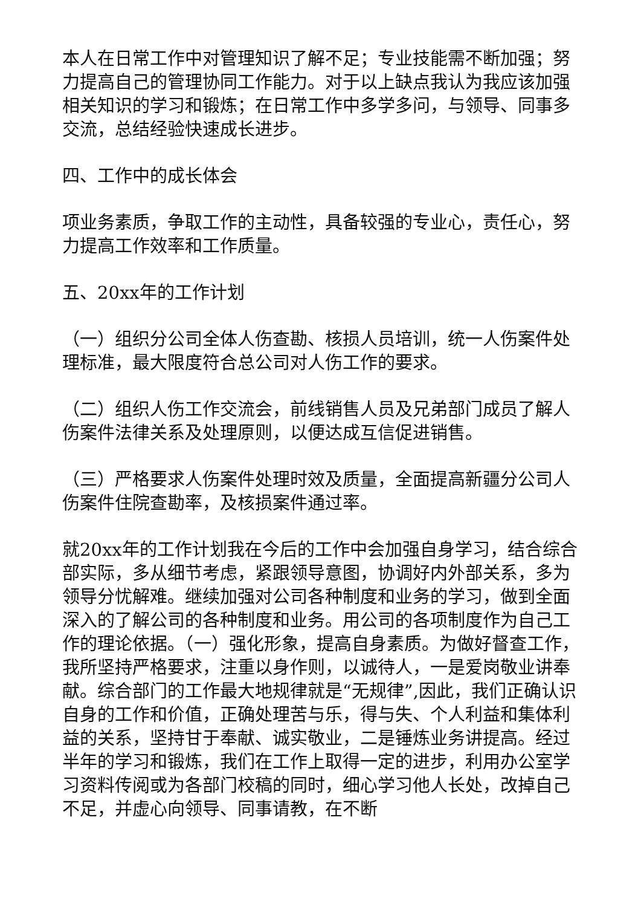本人在日常工作中对管理知识了解不足；专业技能需不断加强；努力提高自己的管理协同工作能力。对于以上缺点我认为我应该加强相关知识的学习和锻炼；在日常工作中多学多问，与领导、同事多交流，总结经验快速成长进步。
四、工作中的成长体会
项业务素质，争取工作的主动性，具备较强的专业心，责任心，努力提高工作效率和工作质量。
五、20xx年的工作计划
（一）组织分公司全体人伤查勘、核损人员培训，统一人伤案件处理标准，最大限度符合总公司对人伤工作的要求。
（二）组织人伤工作交流会，前线销售人员及兄弟部门成员了解人伤案件法律关系及处理原则，以便达成互信促进销售。
（三）严格要求人伤案件处理时效及质量，全面提高新疆分公司人伤案件住院查勘率，及核损案件通过率。
就20xx年的工作计划我在今后的工作中会加强自身学习，结合综合部实际，多从细节考虑，紧跟领导意图，协调好内外部关系，多为领导分忧解难。继续加强对公司各种制度和业务的学习，做到全面深入的了解公司的各种制度和业务。用公司的各项制度作为自己工作的理论依据。（一）强化形象，提高自身素质。为做好督查工作，我所坚持严格要求，注重以身作则，以诚待人，一是爱岗敬业讲奉献。综合部门的工作最大地规律就是“无规律”,因此，我们正确认识自身的工作和价值，正确处理苦与乐，得与失、个人利益和集体利益的关系，坚持甘于奉献、诚实敬业，二是锤炼业务讲提高。经过半年的学习和锻炼，我们在工作上取得一定的进步，利用办公室学习资料传阅或为各部门校稿的同时，细心学习他人长处，改掉自己不足，并虚心向领导、同事请教，在不断